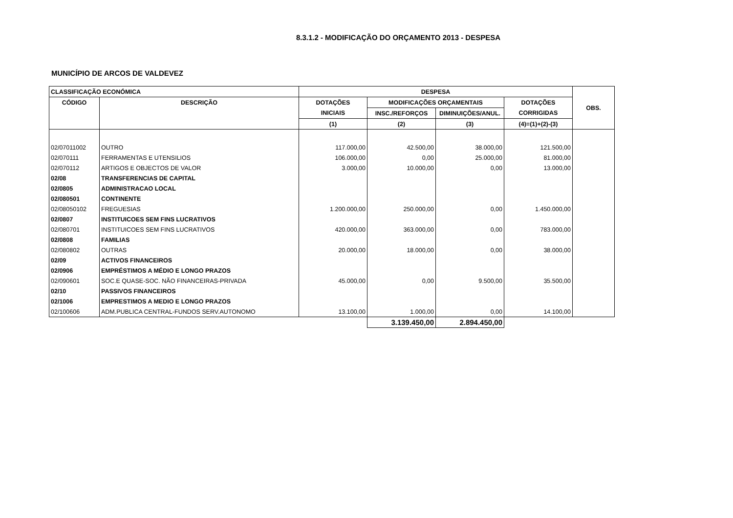8.3.1.2 - MODIFICAÇÃO DO ORÇAMENTO 2013 - DESPESA
MUNICÍPIO DE ARCOS DE VALDEVEZ
| CLASSIFICAÇÃO ECONÓMICA | | DESPESA | | | | OBS. |
| --- | --- | --- | --- | --- | --- | --- |
| CÓDIGO | DESCRIÇÃO | DOTAÇÕES | MODIFICAÇÕES ORÇAMENTAIS | | DOTAÇÕES | |
| | | INICIAIS | INSC./REFORÇOS | DIMINUIÇÕES/ANUL. | CORRIGIDAS | |
| | | (1) | (2) | (3) | (4)=(1)+(2)-(3) | |
| 02/07011002 | OUTRO | 117.000,00 | 42.500,00 | 38.000,00 | 121.500,00 | |
| 02/070111 | FERRAMENTAS E UTENSILIOS | 106.000,00 | 0,00 | 25.000,00 | 81.000,00 | |
| 02/070112 | ARTIGOS E OBJECTOS DE VALOR | 3.000,00 | 10.000,00 | 0,00 | 13.000,00 | |
| 02/08 | TRANSFERENCIAS DE CAPITAL | | | | | |
| 02/0805 | ADMINISTRACAO LOCAL | | | | | |
| 02/080501 | CONTINENTE | | | | | |
| 02/08050102 | FREGUESIAS | 1.200.000,00 | 250.000,00 | 0,00 | 1.450.000,00 | |
| 02/0807 | INSTITUICOES SEM FINS LUCRATIVOS | | | | | |
| 02/080701 | INSTITUICOES SEM FINS LUCRATIVOS | 420.000,00 | 363.000,00 | 0,00 | 783.000,00 | |
| 02/0808 | FAMILIAS | | | | | |
| 02/080802 | OUTRAS | 20.000,00 | 18.000,00 | 0,00 | 38.000,00 | |
| 02/09 | ACTIVOS FINANCEIROS | | | | | |
| 02/0906 | EMPRÉSTIMOS A MÉDIO E LONGO PRAZOS | | | | | |
| 02/090601 | SOC.E QUASE-SOC. NÃO FINANCEIRAS-PRIVADA | 45.000,00 | 0,00 | 9.500,00 | 35.500,00 | |
| 02/10 | PASSIVOS FINANCEIROS | | | | | |
| 02/1006 | EMPRESTIMOS A MEDIO E LONGO PRAZOS | | | | | |
| 02/100606 | ADM.PUBLICA CENTRAL-FUNDOS SERV.AUTONOMO | 13.100,00 | 1.000,00 | 0,00 | 14.100,00 | |
| | | | 3.139.450,00 | 2.894.450,00 | | |